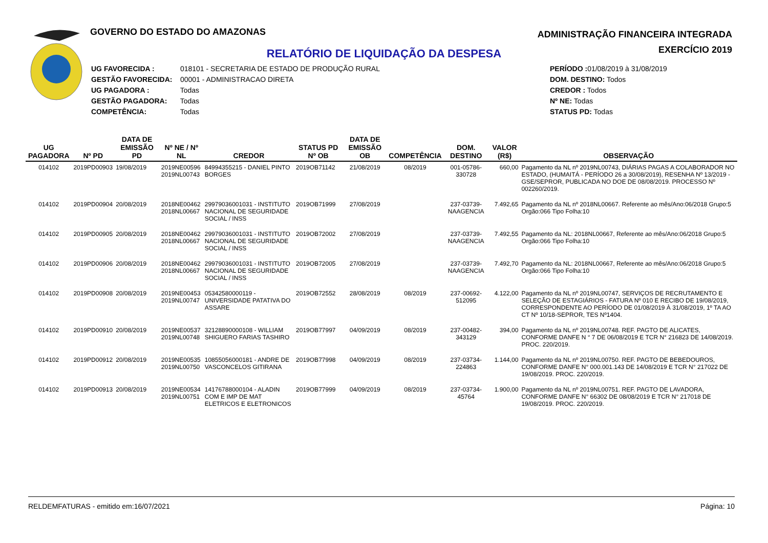GOVERNO DO ESTADO DO AMAZONAS
ADMINISTRAÇÃO FINANCEIRA INTEGRADA
EXERCÍCIO 2019
RELATÓRIO DE LIQUIDAÇÃO DA DESPESA
UG FAVORECIDA : 018101 - SECRETARIA DE ESTADO DE PRODUÇÃO RURAL
GESTÃO FAVORECIDA: 00001 - ADMINISTRACAO DIRETA
UG PAGADORA : Todas
GESTÃO PAGADORA: Todas
COMPETÊNCIA: Todas
PERÍODO : 01/08/2019 à 31/08/2019
DOM. DESTINO: Todos
CREDOR : Todos
Nº NE: Todas
STATUS PD: Todas
| UG PAGADORA | Nº PD | DATA DE EMISSÃO PD | Nº NE / Nº NL | CREDOR | STATUS PD Nº OB | DATA DE EMISSÃO OB | COMPETÊNCIA | DOM. DESTINO | VALOR (R$) | OBSERVAÇÃO |
| --- | --- | --- | --- | --- | --- | --- | --- | --- | --- | --- |
| 014102 | 2019PD00903 | 19/08/2019 | 2019NE00596 2019NL00743 | 84994355215 - DANIEL PINTO BORGES | 2019OB71142 | 21/08/2019 | 08/2019 | 001-05786-330728 | 660,00 | Pagamento da NL nº 2019NL00743, DIÁRIAS PAGAS A COLABORADOR NO ESTADO, (HUMAITÁ - PERÍODO 26 a 30/08/2019), RESENHA Nº 13/2019 - GSE/SEPROR, PUBLICADA NO DOE DE 08/08/2019. PROCESSO Nº 002260/2019. |
| 014102 | 2019PD00904 | 20/08/2019 | 2018NE00462 2018NL00667 | 29979036001031 - INSTITUTO NACIONAL DE SEGURIDADE SOCIAL / INSS | 2019OB71999 | 27/08/2019 | | 237-03739-NAAGENCIA | 7.492,65 | Pagamento da NL nº 2018NL00667. Referente ao mês/Ano:06/2018 Grupo:5 Orgão:066 Tipo Folha:10 |
| 014102 | 2019PD00905 | 20/08/2019 | 2018NE00462 2018NL00667 | 29979036001031 - INSTITUTO NACIONAL DE SEGURIDADE SOCIAL / INSS | 2019OB72002 | 27/08/2019 | | 237-03739-NAAGENCIA | 7.492,55 | Pagamento da NL: 2018NL00667, Referente ao mês/Ano:06/2018 Grupo:5 Orgão:066 Tipo Folha:10 |
| 014102 | 2019PD00906 | 20/08/2019 | 2018NE00462 2018NL00667 | 29979036001031 - INSTITUTO NACIONAL DE SEGURIDADE SOCIAL / INSS | 2019OB72005 | 27/08/2019 | | 237-03739-NAAGENCIA | 7.492,70 | Pagamento da NL: 2018NL00667, Referente ao mês/Ano:06/2018 Grupo:5 Orgão:066 Tipo Folha:10 |
| 014102 | 2019PD00908 | 20/08/2019 | 2019NE00453 2019NL00747 | 05342580000119 - UNIVERSIDADE PATATIVA DO ASSARE | 2019OB72552 | 28/08/2019 | 08/2019 | 237-00692-512095 | 4.122,00 | Pagamento da NL nº 2019NL00747, SERVIÇOS DE RECRUTAMENTO E SELEÇÃO DE ESTAGIÁRIOS - FATURA Nº 010 E RECIBO DE 19/08/2019, CORRESPONDENTE AO PERÍODO DE 01/08/2019 À 31/08/2019, 1º TA AO CT Nº 10/18-SEPROR, TES Nº1404. |
| 014102 | 2019PD00910 | 20/08/2019 | 2019NE00537 2019NL00748 | 32128890000108 - WILLIAM SHIGUERO FARIAS TASHIRO | 2019OB77997 | 04/09/2019 | 08/2019 | 237-00482-343129 | 394,00 | Pagamento da NL nº 2019NL00748. REF. PAGTO DE ALICATES, CONFORME DANFE N ° 7 DE 06/08/2019 E TCR N° 216823 DE 14/08/2019. PROC. 220/2019. |
| 014102 | 2019PD00912 | 20/08/2019 | 2019NE00535 2019NL00750 | 10855056000181 - ANDRE DE VASCONCELOS GITIRANA | 2019OB77998 | 04/09/2019 | 08/2019 | 237-03734-224863 | 1.144,00 | Pagamento da NL nº 2019NL00750. REF. PAGTO DE BEBEDOUROS, CONFORME DANFE N° 000.001.143 DE 14/08/2019 E TCR N° 217022 DE 19/08/2019. PROC. 220/2019. |
| 014102 | 2019PD00913 | 20/08/2019 | 2019NE00534 2019NL00751 | 14176788000104 - ALADIN COM E IMP DE MAT ELETRICOS E ELETRONICOS | 2019OB77999 | 04/09/2019 | 08/2019 | 237-03734-45764 | 1.900,00 | Pagamento da NL nº 2019NL00751. REF. PAGTO DE LAVADORA, CONFORME DANFE N° 66302 DE 08/08/2019 E TCR N° 217018 DE 19/08/2019. PROC. 220/2019. |
RELDEMFATURAS - emitido em:16/07/2021 Página: 10